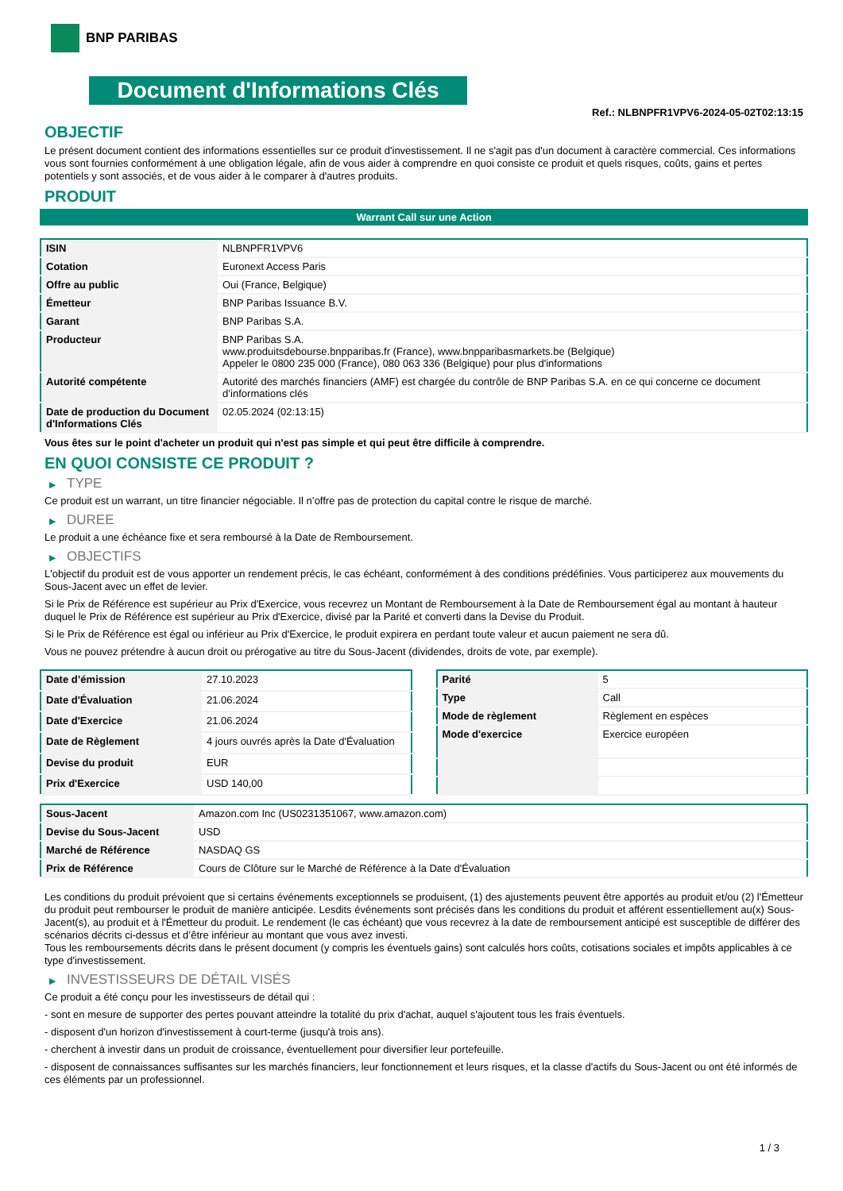BNP PARIBAS
Document d'Informations Clés
Ref.: NLBNPFR1VPV6-2024-05-02T02:13:15
OBJECTIF
Le présent document contient des informations essentielles sur ce produit d'investissement. Il ne s'agit pas d'un document à caractère commercial. Ces informations vous sont fournies conformément à une obligation légale, afin de vous aider à comprendre en quoi consiste ce produit et quels risques, coûts, gains et pertes potentiels y sont associés, et de vous aider à le comparer à d'autres produits.
PRODUIT
Warrant Call sur une Action
| ISIN | NLBNPFR1VPV6 |
| Cotation | Euronext Access Paris |
| Offre au public | Oui (France, Belgique) |
| Émetteur | BNP Paribas Issuance B.V. |
| Garant | BNP Paribas S.A. |
| Producteur | BNP Paribas S.A. www.produitsdebourse.bnpparibas.fr (France), www.bnpparibasmarkets.be (Belgique) Appeler le 0800 235 000 (France), 080 063 336 (Belgique) pour plus d'informations |
| Autorité compétente | Autorité des marchés financiers (AMF) est chargée du contrôle de BNP Paribas S.A. en ce qui concerne ce document d’informations clés |
| Date de production du Document d'Informations Clés | 02.05.2024 (02:13:15) |
Vous êtes sur le point d'acheter un produit qui n'est pas simple et qui peut être difficile à comprendre.
EN QUOI CONSISTE CE PRODUIT ?
▶ TYPE
Ce produit est un warrant, un titre financier négociable. Il n’offre pas de protection du capital contre le risque de marché.
▶ DUREE
Le produit a une échéance fixe et sera remboursé à la Date de Remboursement.
▶ OBJECTIFS
L'objectif du produit est de vous apporter un rendement précis, le cas échéant, conformément à des conditions prédéfinies. Vous participerez aux mouvements du Sous-Jacent avec un effet de levier.
Si le Prix de Référence est supérieur au Prix d'Exercice, vous recevrez un Montant de Remboursement à la Date de Remboursement égal au montant à hauteur duquel le Prix de Référence est supérieur au Prix d'Exercice, divisé par la Parité et converti dans la Devise du Produit.
Si le Prix de Référence est égal ou inférieur au Prix d'Exercice, le produit expirera en perdant toute valeur et aucun paiement ne sera dû.
Vous ne pouvez prétendre à aucun droit ou prérogative au titre du Sous-Jacent (dividendes, droits de vote, par exemple).
| Date d’émission | 27.10.2023 |
| Date d'Évaluation | 21.06.2024 |
| Date d'Exercice | 21.06.2024 |
| Date de Règlement | 4 jours ouvrés après la Date d'Évaluation |
| Devise du produit | EUR |
| Prix d'Exercice | USD 140,00 |
| Parité | 5 |
| Type | Call |
| Mode de règlement | Règlement en espèces |
| Mode d'exercice | Exercice européen |
| Sous-Jacent | Amazon.com Inc (US0231351067, www.amazon.com) |
| Devise du Sous-Jacent | USD |
| Marché de Référence | NASDAQ GS |
| Prix de Référence | Cours de Clôture sur le Marché de Référence à la Date d'Évaluation |
Les conditions du produit prévoient que si certains événements exceptionnels se produisent, (1) des ajustements peuvent être apportés au produit et/ou (2) l'Émetteur du produit peut rembourser le produit de manière anticipée. Lesdits événements sont précisés dans les conditions du produit et afférent essentiellement au(x) Sous-Jacent(s), au produit et à l'Émetteur du produit. Le rendement (le cas échéant) que vous recevrez à la date de remboursement anticipé est susceptible de différer des scénarios décrits ci-dessus et d’être inférieur au montant que vous avez investi.
Tous les remboursements décrits dans le présent document (y compris les éventuels gains) sont calculés hors coûts, cotisations sociales et impôts applicables à ce type d'investissement.
▶ INVESTISSEURS DE DÉTAIL VISÉS
Ce produit a été conçu pour les investisseurs de détail qui :
- sont en mesure de supporter des pertes pouvant atteindre la totalité du prix d'achat, auquel s'ajoutent tous les frais éventuels.
- disposent d'un horizon d'investissement à court-terme (jusqu'à trois ans).
- cherchent à investir dans un produit de croissance, éventuellement pour diversifier leur portefeuille.
- disposent de connaissances suffisantes sur les marchés financiers, leur fonctionnement et leurs risques, et la classe d'actifs du Sous-Jacent ou ont été informés de ces éléments par un professionnel.
1 / 3